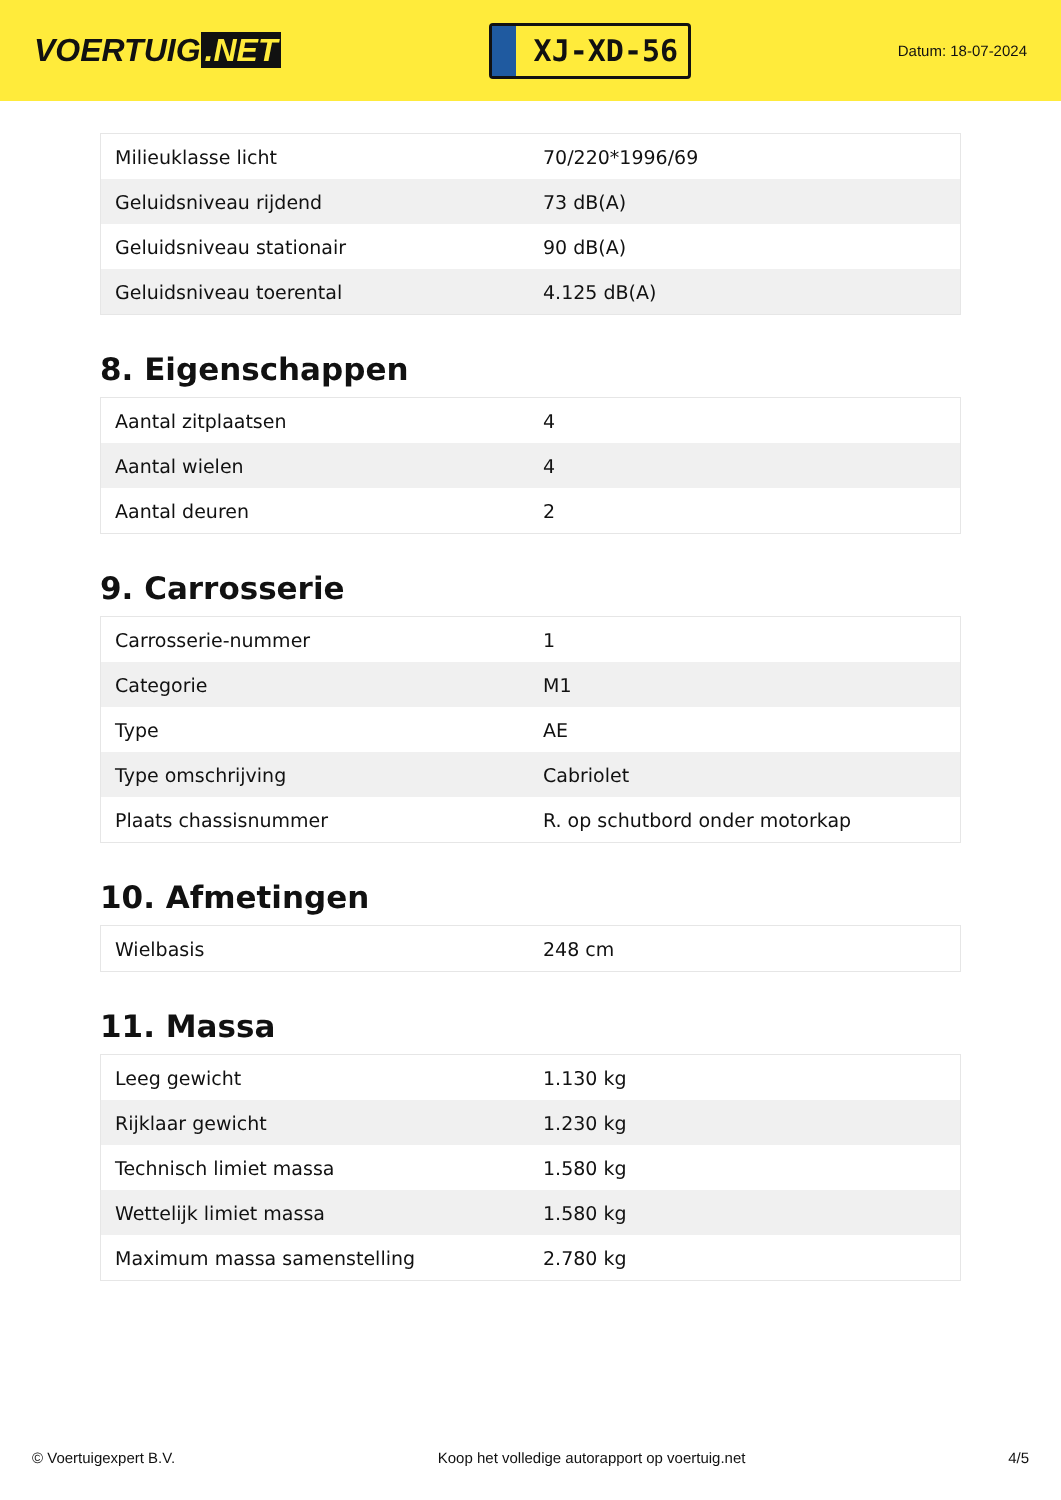VOERTUIG.NET
XJ-XD-56
Datum: 18-07-2024
| Milieuklasse licht | 70/220*1996/69 |
| Geluidsniveau rijdend | 73 dB(A) |
| Geluidsniveau stationair | 90 dB(A) |
| Geluidsniveau toerental | 4.125 dB(A) |
8. Eigenschappen
| Aantal zitplaatsen | 4 |
| Aantal wielen | 4 |
| Aantal deuren | 2 |
9. Carrosserie
| Carrosserie-nummer | 1 |
| Categorie | M1 |
| Type | AE |
| Type omschrijving | Cabriolet |
| Plaats chassisnummer | R. op schutbord onder motorkap |
10. Afmetingen
| Wielbasis | 248 cm |
11. Massa
| Leeg gewicht | 1.130 kg |
| Rijklaar gewicht | 1.230 kg |
| Technisch limiet massa | 1.580 kg |
| Wettelijk limiet massa | 1.580 kg |
| Maximum massa samenstelling | 2.780 kg |
© Voertuigexpert B.V. Koop het volledige autorapport op voertuig.net 4/5